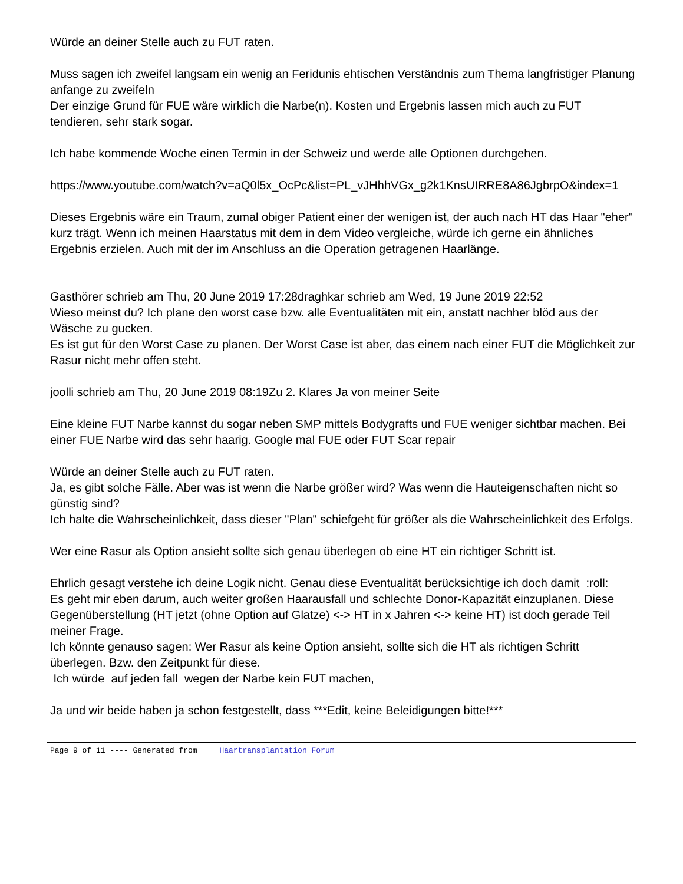Würde an deiner Stelle auch zu FUT raten.
Muss sagen ich zweifel langsam ein wenig an Feridunis ehtischen Verständnis zum Thema langfristiger Planung anfange zu zweifeln
Der einzige Grund für FUE wäre wirklich die Narbe(n). Kosten und Ergebnis lassen mich auch zu FUT tendieren, sehr stark sogar.
Ich habe kommende Woche einen Termin in der Schweiz und werde alle Optionen durchgehen.
https://www.youtube.com/watch?v=aQ0l5x_OcPc&list=PL_vJHhhVGx_g2k1KnsUIRRE8A86JgbrpO&index=1
Dieses Ergebnis wäre ein Traum, zumal obiger Patient einer der wenigen ist, der auch nach HT das Haar "eher" kurz trägt. Wenn ich meinen Haarstatus mit dem in dem Video vergleiche, würde ich gerne ein ähnliches Ergebnis erzielen. Auch mit der im Anschluss an die Operation getragenen Haarlänge.
Gasthörer schrieb am Thu, 20 June 2019 17:28draghkar schrieb am Wed, 19 June 2019 22:52
Wieso meinst du? Ich plane den worst case bzw. alle Eventualitäten mit ein, anstatt nachher blöd aus der Wäsche zu gucken.
Es ist gut für den Worst Case zu planen. Der Worst Case ist aber, das einem nach einer FUT die Möglichkeit zur Rasur nicht mehr offen steht.
joolli schrieb am Thu, 20 June 2019 08:19Zu 2. Klares Ja von meiner Seite
Eine kleine FUT Narbe kannst du sogar neben SMP mittels Bodygrafts und FUE weniger sichtbar machen. Bei einer FUE Narbe wird das sehr haarig. Google mal FUE oder FUT Scar repair
Würde an deiner Stelle auch zu FUT raten.
Ja, es gibt solche Fälle. Aber was ist wenn die Narbe größer wird? Was wenn die Hauteigenschaften nicht so günstig sind?
Ich halte die Wahrscheinlichkeit, dass dieser "Plan" schiefgeht für größer als die Wahrscheinlichkeit des Erfolgs.
Wer eine Rasur als Option ansieht sollte sich genau überlegen ob eine HT ein richtiger Schritt ist.
Ehrlich gesagt verstehe ich deine Logik nicht. Genau diese Eventualität berücksichtige ich doch damit :roll:
Es geht mir eben darum, auch weiter großen Haarausfall und schlechte Donor-Kapazität einzuplanen. Diese Gegenüberstellung (HT jetzt (ohne Option auf Glatze) <-> HT in x Jahren <-> keine HT) ist doch gerade Teil meiner Frage.
Ich könnte genauso sagen: Wer Rasur als keine Option ansieht, sollte sich die HT als richtigen Schritt überlegen. Bzw. den Zeitpunkt für diese.
Ich würde auf jeden fall wegen der Narbe kein FUT machen,
Ja und wir beide haben ja schon festgestellt, dass ***Edit, keine Beleidigungen bitte!***
Page 9 of 11 ---- Generated from Haartransplantation Forum